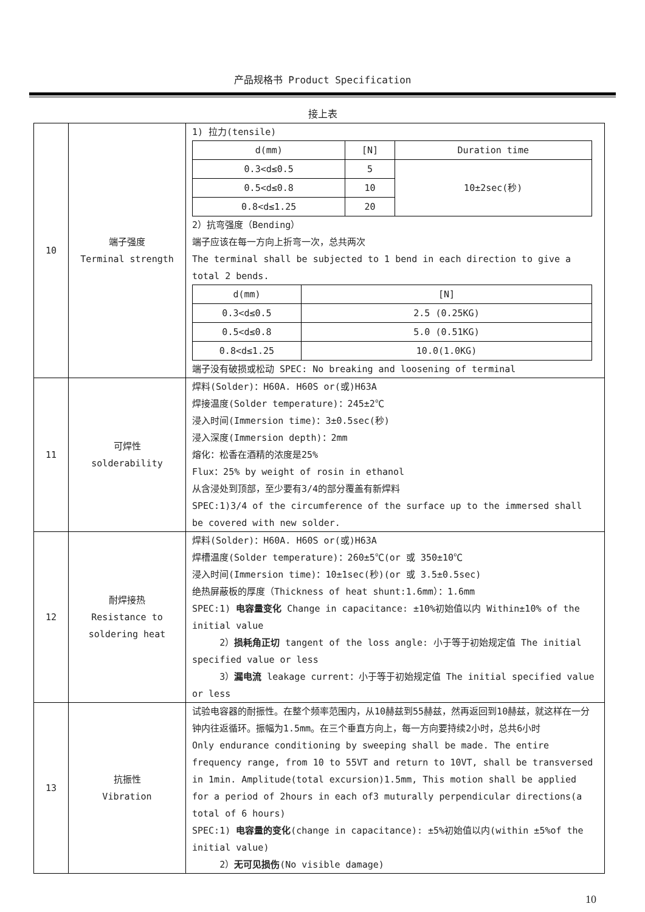产品规格书 Product Specification
接上表
| 10 | 端子强度 Terminal strength | 1) 拉力(tensile) / d(mm) / [N] / Duration time / / 0.3<d≤0.5 / 5 / 10±2sec(秒) / / 0.5<d≤0.8 / 10 / / / 0.8<d≤1.25 / 20 / / 2）抗弯强度（Bending） 端子应该在每一方向上折弯一次，总共两次 The terminal shall be subjected to 1 bend in each direction to give a total 2 bends. / d(mm) / [N] / / 0.3<d≤0.5 / 2.5 (0.25KG) / / 0.5<d≤0.8 / 5.0 (0.51KG) / / 0.8<d≤1.25 / 10.0(1.0KG) / 端子没有破损或松动 SPEC: No breaking and loosening of terminal |
| 11 | 可焊性 solderability | 焊料(Solder)：H60A. H60S or(或)H63A 焊接温度(Solder temperature)：245±2℃ 浸入时间(Immersion time)：3±0.5sec(秒) 浸入深度(Immersion depth)：2mm 熔化：松香在酒精的浓度是25% Flux：25% by weight of rosin in ethanol 从含浸处到顶部，至少要有3/4的部分覆盖有新焊料 SPEC:1)3/4 of the circumference of the surface up to the immersed shall be covered with new solder. |
| 12 | 耐焊接热 Resistance to soldering heat | 焊料(Solder)：H60A. H60S or(或)H63A 焊槽温度(Solder temperature)：260±5℃(or 或 350±10℃ 浸入时间(Immersion time)：10±1sec(秒)(or 或 3.5±0.5sec) 绝热屏蔽板的厚度（Thickness of heat shunt:1.6mm）：1.6mm SPEC:1) 电容量变化 Change in capacitance: ±10%初始值以内 Within±10% of the initial value 2） 损耗角正切 tangent of the loss angle: 小于等于初始规定值 The initial specified value or less 3） 漏电流 leakage current：小于等于初始规定值 The initial specified value or less |
| 13 | 抗振性 Vibration | 试验电容器的耐振性。在整个频率范围内，从10赫兹到55赫兹，然再返回到10赫兹，就这样在一分钟内往返循环。振幅为1.5mm。在三个垂直方向上，每一方向要持续2小时，总共6小时 Only endurance conditioning by sweeping shall be made. The entire frequency range, from 10 to 55VT and return to 10VT, shall be transversed in 1min. Amplitude(total excursion)1.5mm, This motion shall be applied for a period of 2hours in each of3 muturally perpendicular directions(a total of 6 hours) SPEC:1) 电容量的变化 (change in capacitance): ±5%初始值以内(within ±5%of the initial value) 2） 无可见损伤 (No visible damage) |
10